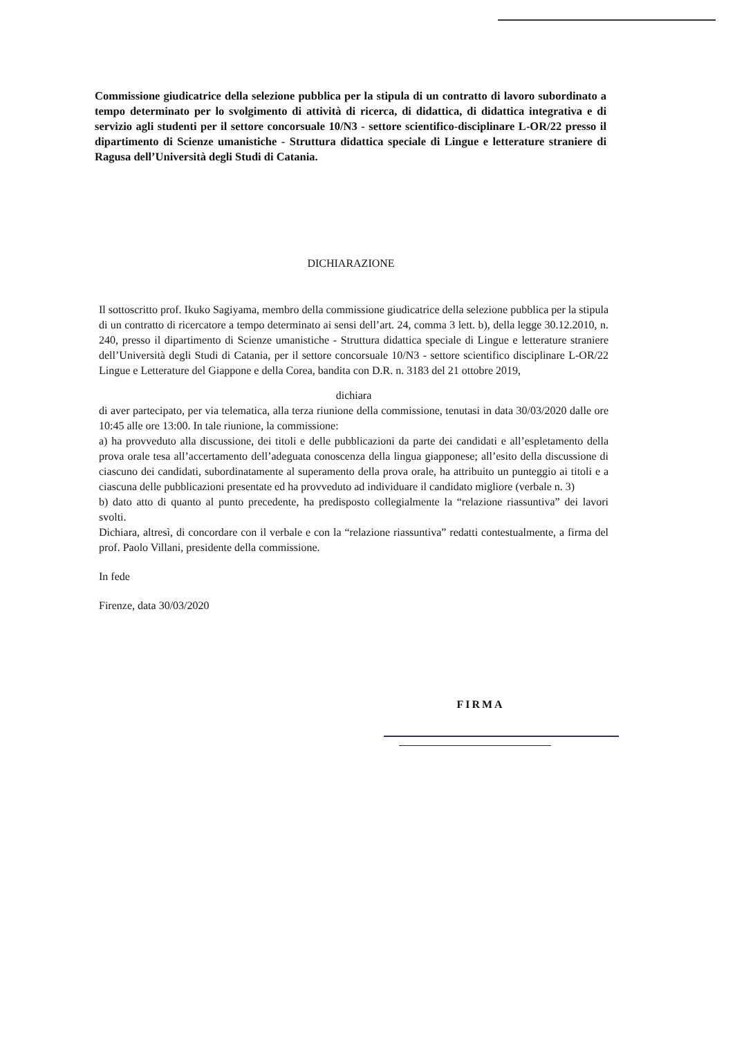Commissione giudicatrice della selezione pubblica per la stipula di un contratto di lavoro subordinato a tempo determinato per lo svolgimento di attività di ricerca, di didattica, di didattica integrativa e di servizio agli studenti per il settore concorsuale 10/N3 - settore scientifico-disciplinare L-OR/22 presso il dipartimento di Scienze umanistiche - Struttura didattica speciale di Lingue e letterature straniere di Ragusa dell’Università degli Studi di Catania.
DICHIARAZIONE
Il sottoscritto prof. Ikuko Sagiyama, membro della commissione giudicatrice della selezione pubblica per la stipula di un contratto di ricercatore a tempo determinato ai sensi dell’art. 24, comma 3 lett. b), della legge 30.12.2010, n. 240, presso il dipartimento di Scienze umanistiche - Struttura didattica speciale di Lingue e letterature straniere dell’Università degli Studi di Catania, per il settore concorsuale 10/N3 - settore scientifico disciplinare L-OR/22 Lingue e Letterature del Giappone e della Corea, bandita con D.R. n. 3183 del 21 ottobre 2019,
dichiara
di aver partecipato, per via telematica, alla terza riunione della commissione, tenutasi in data 30/03/2020 dalle ore 10:45 alle ore 13:00. In tale riunione, la commissione:
a) ha provveduto alla discussione, dei titoli e delle pubblicazioni da parte dei candidati e all’espletamento della prova orale tesa all’accertamento dell’adeguata conoscenza della lingua giapponese; all’esito della discussione di ciascuno dei candidati, subordinatamente al superamento della prova orale, ha attribuito un punteggio ai titoli e a ciascuna delle pubblicazioni presentate ed ha provveduto ad individuare il candidato migliore (verbale n. 3)
b) dato atto di quanto al punto precedente, ha predisposto collegialmente la “relazione riassuntiva” dei lavori svolti.
Dichiara, altresì, di concordare con il verbale e con la “relazione riassuntiva” redatti contestualmente, a firma del prof. Paolo Villani, presidente della commissione.
In fede
Firenze, data 30/03/2020
FIRMA